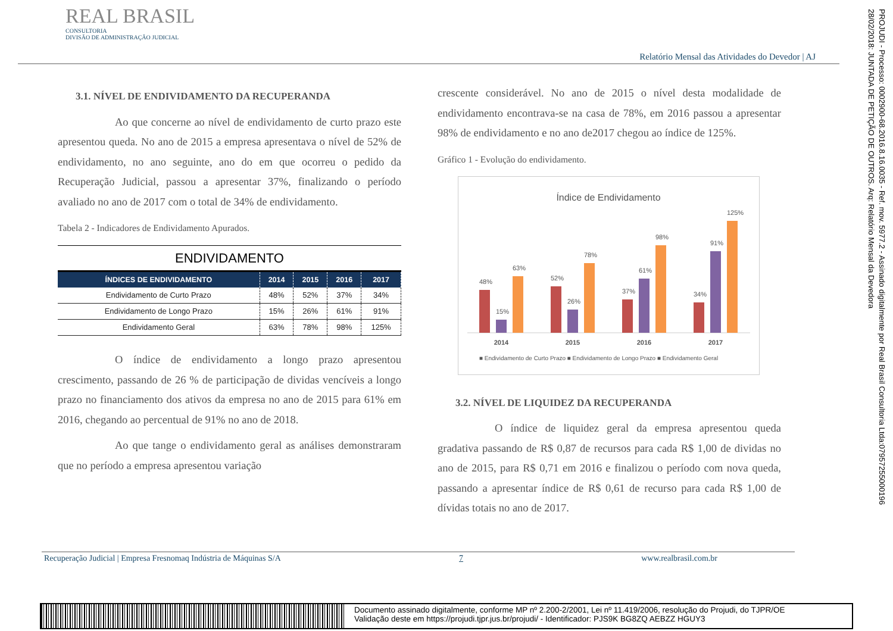REAL BRASIL
CONSULTORIA
DIVISÃO DE ADMINISTRAÇÃO JUDICIAL
Relatório Mensal das Atividades do Devedor | AJ
3.1. NÍVEL DE ENDIVIDAMENTO DA RECUPERANDA
Ao que concerne ao nível de endividamento de curto prazo este apresentou queda. No ano de 2015 a empresa apresentava o nível de 52% de endividamento, no ano seguinte, ano do em que ocorreu o pedido da Recuperação Judicial, passou a apresentar 37%, finalizando o período avaliado no ano de 2017 com o total de 34% de endividamento.
Tabela 2 - Indicadores de Endividamento Apurados.
ENDIVIDAMENTO
| ÍNDICES DE ENDIVIDAMENTO | 2014 | 2015 | 2016 | 2017 |
| --- | --- | --- | --- | --- |
| Endividamento de Curto Prazo | 48% | 52% | 37% | 34% |
| Endividamento de Longo Prazo | 15% | 26% | 61% | 91% |
| Endividamento Geral | 63% | 78% | 98% | 125% |
O índice de endividamento a longo prazo apresentou crescimento, passando de 26 % de participação de dividas vencíveis a longo prazo no financiamento dos ativos da empresa no ano de 2015 para 61% em 2016, chegando ao percentual de 91% no ano de 2018.
Ao que tange o endividamento geral as análises demonstraram que no período a empresa apresentou variação
crescente considerável. No ano de 2015 o nível desta modalidade de endividamento encontrava-se na casa de 78%, em 2016 passou a apresentar 98% de endividamento e no ano de2017 chegou ao índice de 125%.
Gráfico 1 - Evolução do endividamento.
Índice de Endividamento
48%
15%
63%
52%
26%
78%
37%
61%
98%
34%
91%
125%
2014
2015
2016
2017
■ Endividamento de Curto Prazo ■ Endividamento de Longo Prazo ■ Endividamento Geral
3.2. NÍVEL DE LIQUIDEZ DA RECUPERANDA
O índice de liquidez geral da empresa apresentou queda gradativa passando de R$ 0,87 de recursos para cada R$ 1,00 de dividas no ano de 2015, para R$ 0,71 em 2016 e finalizou o período com nova queda, passando a apresentar índice de R$ 0,61 de recurso para cada R$ 1,00 de dívidas totais no ano de 2017.
Recuperação Judicial | Empresa Fresnomaq Indústria de Máquinas S/A 7 www.realbrasil.com.br
PROJUDI - Processo: 0002900-68.2016.8.16.0035 - Ref. mov. 5977.2 - Assinado digitalmente por Real Brasil Consultoria Ltda:07957255000196
28/02/2018: JUNTADA DE PETIÇÃO DE OUTROS. Arq: Relatório Mensal da Devedora
Documento assinado digitalmente, conforme MP nº 2.200-2/2001, Lei nº 11.419/2006, resolução do Projudi, do TJPR/OE
Validação deste em https://projudi.tjpr.jus.br/projudi/ - Identificador: PJS9K BG8ZQ AEBZZ HGUY3